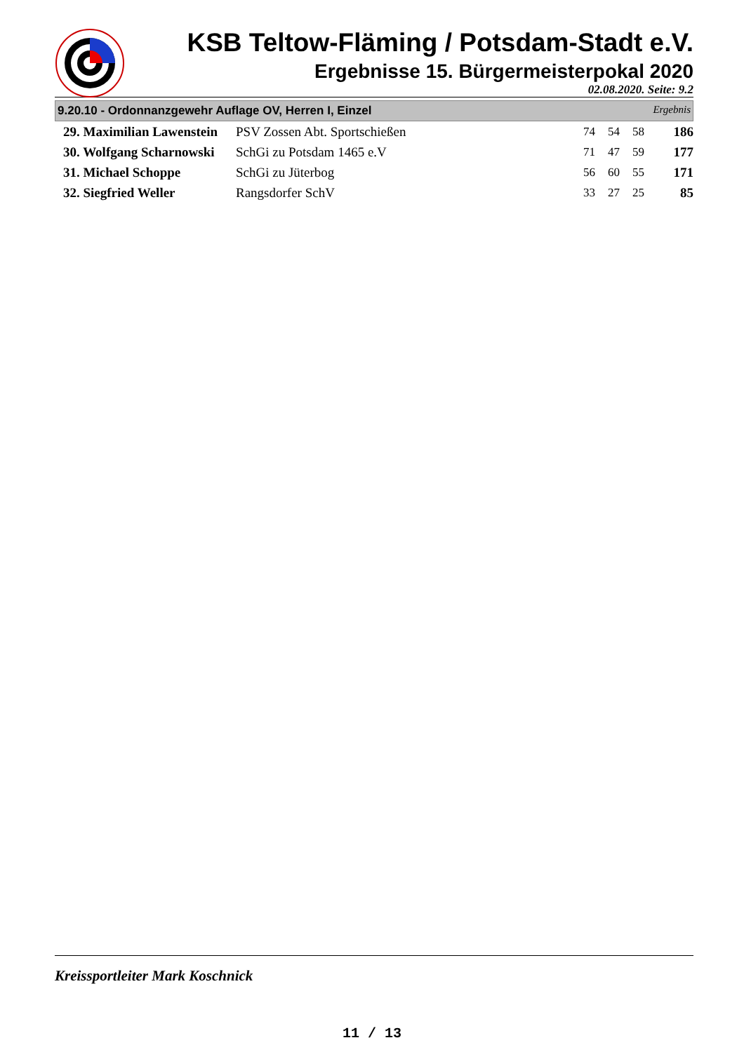KSB Teltow-Fläming / Potsdam-Stadt e.V.
Ergebnisse 15. Bürgermeisterpokal 2020
02.08.2020. Seite: 9.2
9.20.10 - Ordonnanzgewehr Auflage OV, Herren I, Einzel Ergebnis
| 29. Maximilian Lawenstein | PSV Zossen Abt. Sportschießen | 74 | 54 | 58 | 186 |
| 30. Wolfgang Scharnowski | SchGi zu Potsdam 1465 e.V | 71 | 47 | 59 | 177 |
| 31. Michael Schoppe | SchGi zu Jüterbog | 56 | 60 | 55 | 171 |
| 32. Siegfried Weller | Rangsdorfer SchV | 33 | 27 | 25 | 85 |
Kreissportleiter Mark Koschnick
11 / 13